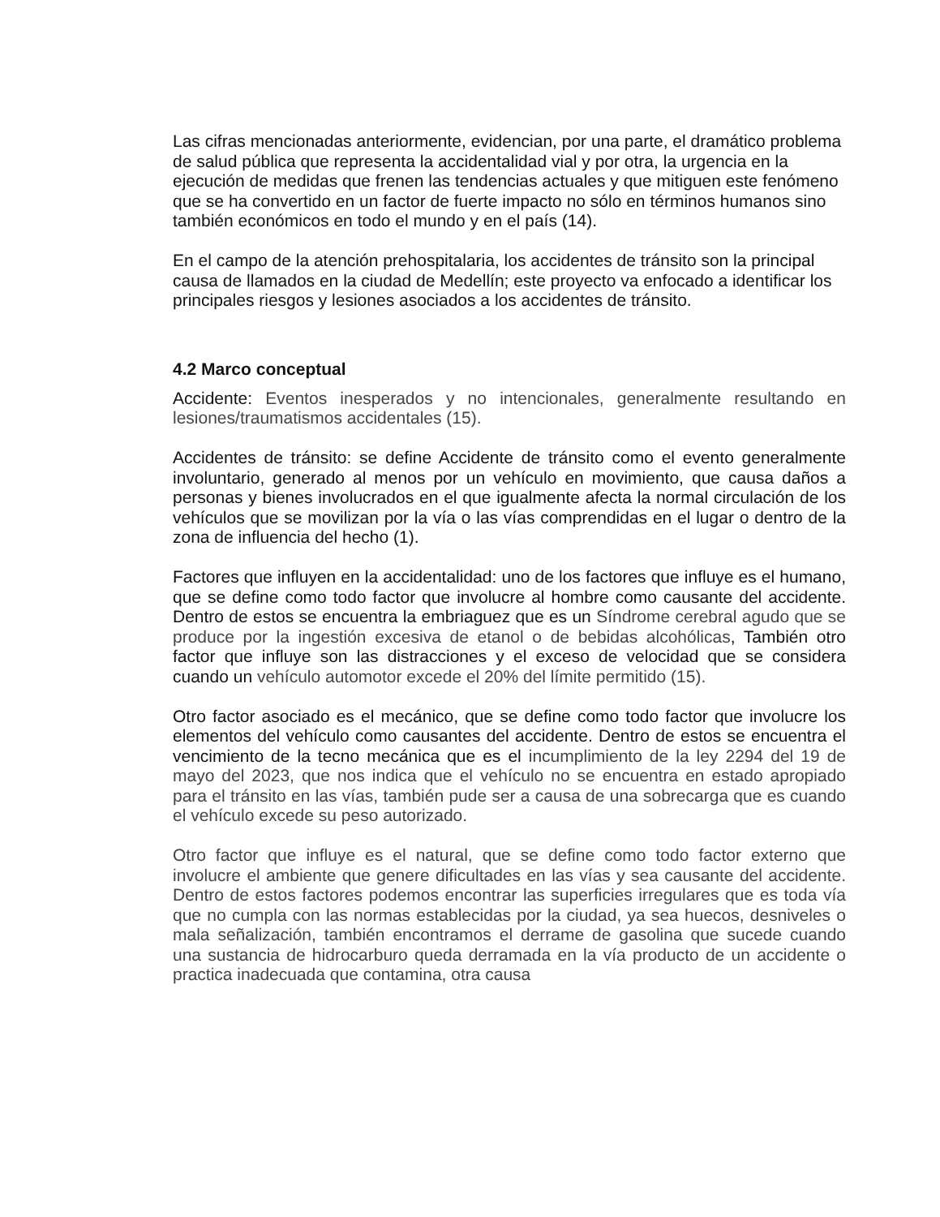Las cifras mencionadas anteriormente, evidencian, por una parte, el dramático problema de salud pública que representa la accidentalidad vial y por otra, la urgencia en la ejecución de medidas que frenen las tendencias actuales y que mitiguen este fenómeno que se ha convertido en un factor de fuerte impacto no sólo en términos humanos sino también económicos en todo el mundo y en el país (14).
En el campo de la atención prehospitalaria, los accidentes de tránsito son la principal causa de llamados en la ciudad de Medellín; este proyecto va enfocado a identificar los principales riesgos y lesiones asociados a los accidentes de tránsito.
4.2 Marco conceptual
Accidente: Eventos inesperados y no intencionales, generalmente resultando en lesiones/traumatismos accidentales (15).
Accidentes de tránsito: se define Accidente de tránsito como el evento generalmente involuntario, generado al menos por un vehículo en movimiento, que causa daños a personas y bienes involucrados en el que igualmente afecta la normal circulación de los vehículos que se movilizan por la vía o las vías comprendidas en el lugar o dentro de la zona de influencia del hecho (1).
Factores que influyen en la accidentalidad: uno de los factores que influye es el humano, que se define como todo factor que involucre al hombre como causante del accidente. Dentro de estos se encuentra la embriaguez que es un Síndrome cerebral agudo que se produce por la ingestión excesiva de etanol o de bebidas alcohólicas, También otro factor que influye son las distracciones y el exceso de velocidad que se considera cuando un vehículo automotor excede el 20% del límite permitido (15).
Otro factor asociado es el mecánico, que se define como todo factor que involucre los elementos del vehículo como causantes del accidente. Dentro de estos se encuentra el vencimiento de la tecno mecánica que es el incumplimiento de la ley 2294 del 19 de mayo del 2023, que nos indica que el vehículo no se encuentra en estado apropiado para el tránsito en las vías, también pude ser a causa de una sobrecarga que es cuando el vehículo excede su peso autorizado.
Otro factor que influye es el natural, que se define como todo factor externo que involucre el ambiente que genere dificultades en las vías y sea causante del accidente. Dentro de estos factores podemos encontrar las superficies irregulares que es toda vía que no cumpla con las normas establecidas por la ciudad, ya sea huecos, desniveles o mala señalización, también encontramos el derrame de gasolina que sucede cuando una sustancia de hidrocarburo queda derramada en la vía producto de un accidente o practica inadecuada que contamina, otra causa